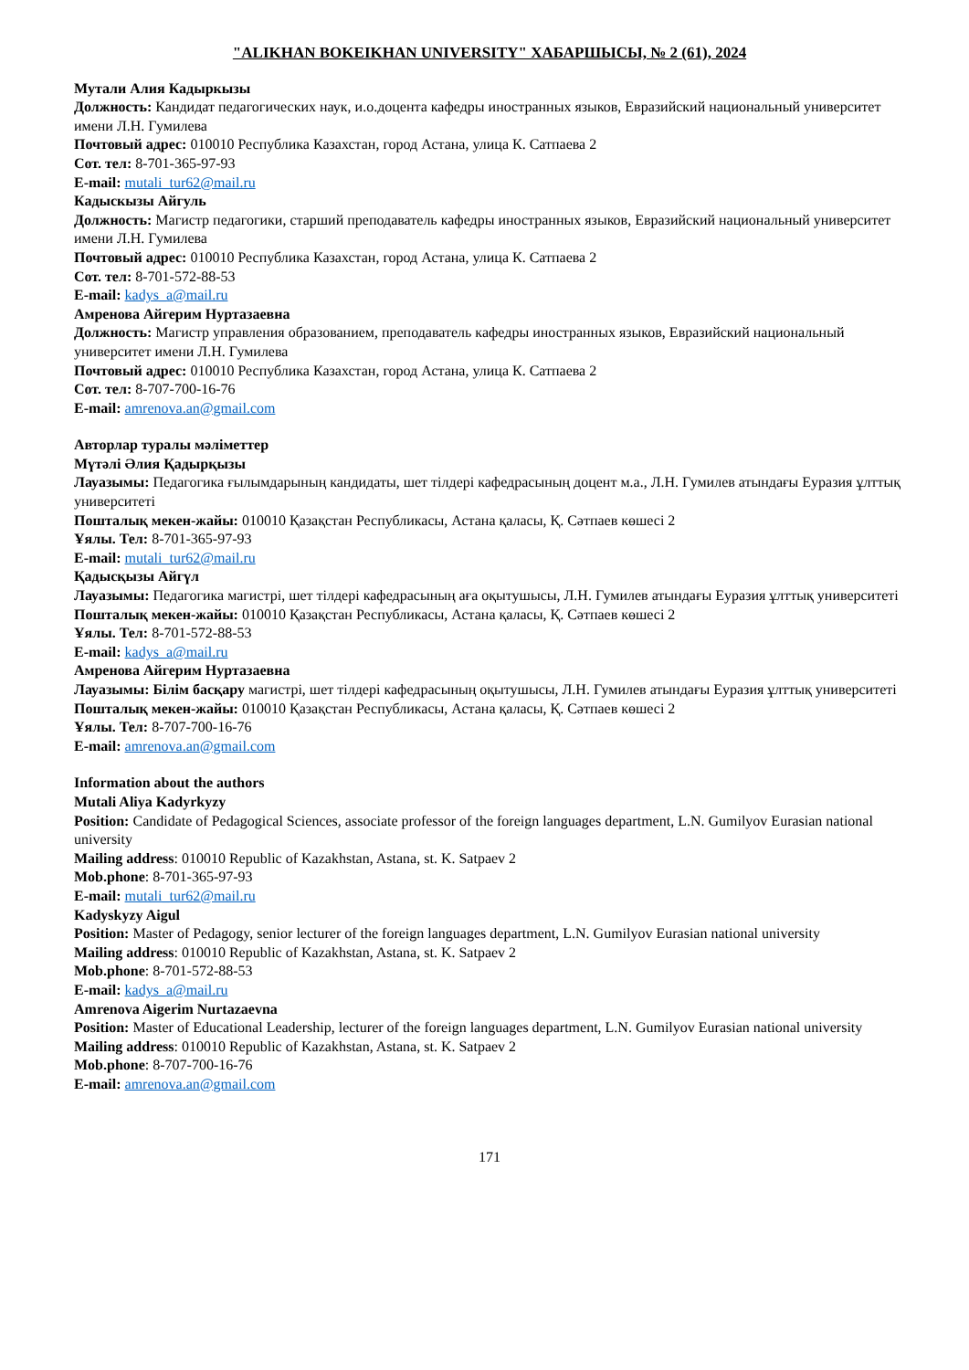"ALIKHAN BOKEIKHAN UNIVERSITY" ХАБАРШЫСЫ, № 2 (61), 2024
Мутали Алия Кадыркызы
Должность: Кандидат педагогических наук, и.о.доцента кафедры иностранных языков, Евразийский национальный университет имени Л.Н. Гумилева
Почтовый адрес: 010010 Республика Казахстан, город Астана, улица К. Сатпаева 2
Сот. тел: 8-701-365-97-93
E-mail: mutali_tur62@mail.ru
Кадыскызы Айгуль
Должность: Магистр педагогики, старший преподаватель кафедры иностранных языков, Евразийский национальный университет имени Л.Н. Гумилева
Почтовый адрес: 010010 Республика Казахстан, город Астана, улица К. Сатпаева 2
Сот. тел: 8-701-572-88-53
E-mail: kadys_a@mail.ru
Амренова Айгерим Нуртазаевна
Должность: Магистр управления образованием, преподаватель кафедры иностранных языков, Евразийский национальный университет имени Л.Н. Гумилева
Почтовый адрес: 010010 Республика Казахстан, город Астана, улица К. Сатпаева 2
Сот. тел: 8-707-700-16-76
E-mail: amrenova.an@gmail.com
Авторлар туралы мәліметтер
Мүтәлі Әлия Қадырқызы
Лауазымы: Педагогика ғылымдарының кандидаты, шет тілдері кафедрасының доцент м.а., Л.Н. Гумилев атындағы Еуразия ұлттық университеті
Пошталық мекен-жайы: 010010 Қазақстан Республикасы, Астана қаласы, Қ. Сәтпаев көшесі 2
Ұялы. Тел: 8-701-365-97-93
E-mail: mutali_tur62@mail.ru
Қадысқызы Айгүл
Лауазымы: Педагогика магистрі, шет тілдері кафедрасының аға оқытушысы, Л.Н. Гумилев атындағы Еуразия ұлттық университеті
Пошталық мекен-жайы: 010010 Қазақстан Республикасы, Астана қаласы, Қ. Сәтпаев көшесі 2
Ұялы. Тел: 8-701-572-88-53
E-mail: kadys_a@mail.ru
Амренова Айгерим Нуртазаевна
Лауазымы: Білім басқару магистрі, шет тілдері кафедрасының оқытушысы, Л.Н. Гумилев атындағы Еуразия ұлттық университеті
Пошталық мекен-жайы: 010010 Қазақстан Республикасы, Астана қаласы, Қ. Сәтпаев көшесі 2
Ұялы. Тел: 8-707-700-16-76
E-mail: amrenova.an@gmail.com
Information about the authors
Mutali Aliya Kadyrkyzy
Position: Candidate of Pedagogical Sciences, associate professor of the foreign languages department, L.N. Gumilyov Eurasian national university
Mailing address: 010010 Republic of Kazakhstan, Astana, st. K. Satpaev 2
Mob.phone: 8-701-365-97-93
E-mail: mutali_tur62@mail.ru
Kadyskyzy Aigul
Position: Master of Pedagogy, senior lecturer of the foreign languages department, L.N. Gumilyov Eurasian national university
Mailing address: 010010 Republic of Kazakhstan, Astana, st. K. Satpaev 2
Mob.phone: 8-701-572-88-53
E-mail: kadys_a@mail.ru
Amrenova Aigerim Nurtazaevna
Position: Master of Educational Leadership, lecturer of the foreign languages department, L.N. Gumilyov Eurasian national university
Mailing address: 010010 Republic of Kazakhstan, Astana, st. K. Satpaev 2
Mob.phone: 8-707-700-16-76
E-mail: amrenova.an@gmail.com
171